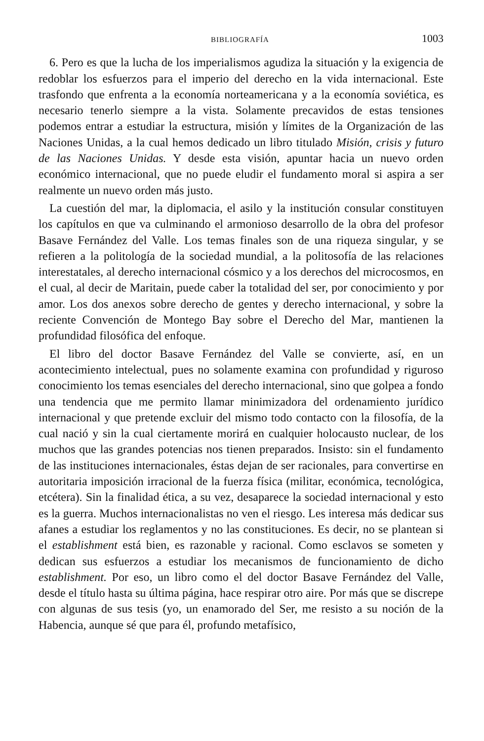BIBLIOGRAFÍA 1003
6. Pero es que la lucha de los imperialismos agudiza la situación y la exigencia de redoblar los esfuerzos para el imperio del derecho en la vida internacional. Este trasfondo que enfrenta a la economía norteamericana y a la economía soviética, es necesario tenerlo siempre a la vista. Solamente precavidos de estas tensiones podemos entrar a estudiar la estructura, misión y límites de la Organización de las Naciones Unidas, a la cual hemos dedicado un libro titulado Misión, crisis y futuro de las Naciones Unidas. Y desde esta visión, apuntar hacia un nuevo orden económico internacional, que no puede eludir el fundamento moral si aspira a ser realmente un nuevo orden más justo.
La cuestión del mar, la diplomacia, el asilo y la institución consular constituyen los capítulos en que va culminando el armonioso desarrollo de la obra del profesor Basave Fernández del Valle. Los temas finales son de una riqueza singular, y se refieren a la politología de la sociedad mundial, a la politosofía de las relaciones interestatales, al derecho internacional cósmico y a los derechos del microcosmos, en el cual, al decir de Maritain, puede caber la totalidad del ser, por conocimiento y por amor. Los dos anexos sobre derecho de gentes y derecho internacional, y sobre la reciente Convención de Montego Bay sobre el Derecho del Mar, mantienen la profundidad filosófica del enfoque.
El libro del doctor Basave Fernández del Valle se convierte, así, en un acontecimiento intelectual, pues no solamente examina con profundidad y riguroso conocimiento los temas esenciales del derecho internacional, sino que golpea a fondo una tendencia que me permito llamar minimizadora del ordenamiento jurídico internacional y que pretende excluir del mismo todo contacto con la filosofía, de la cual nació y sin la cual ciertamente morirá en cualquier holocausto nuclear, de los muchos que las grandes potencias nos tienen preparados. Insisto: sin el fundamento de las instituciones internacionales, éstas dejan de ser racionales, para convertirse en autoritaria imposición irracional de la fuerza física (militar, económica, tecnológica, etcétera). Sin la finalidad ética, a su vez, desaparece la sociedad internacional y esto es la guerra. Muchos internacionalistas no ven el riesgo. Les interesa más dedicar sus afanes a estudiar los reglamentos y no las constituciones. Es decir, no se plantean si el establishment está bien, es razonable y racional. Como esclavos se someten y dedican sus esfuerzos a estudiar los mecanismos de funcionamiento de dicho establishment. Por eso, un libro como el del doctor Basave Fernández del Valle, desde el título hasta su última página, hace respirar otro aire. Por más que se discrepe con algunas de sus tesis (yo, un enamorado del Ser, me resisto a su noción de la Habencia, aunque sé que para él, profundo metafísico,